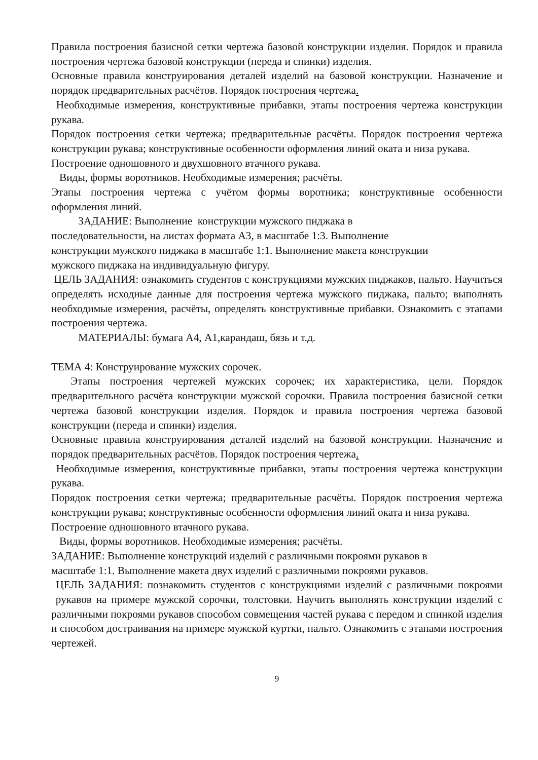Правила построения базисной сетки чертежа базовой конструкции изделия. Порядок и правила построения чертежа базовой конструкции (переда и спинки) изделия.
Основные правила конструирования деталей изделий на базовой конструкции. Назначение и порядок предварительных расчётов. Порядок построения чертежа.
Необходимые измерения, конструктивные прибавки, этапы построения чертежа конструкции рукава.
Порядок построения сетки чертежа; предварительные расчёты. Порядок построения чертежа конструкции рукава; конструктивные особенности оформления линий оката и низа рукава.
Построение одношовного и двухшовного втачного рукава.
Виды, формы воротников. Необходимые измерения; расчёты.
Этапы построения чертежа с учётом формы воротника; конструктивные особенности оформления линий.
ЗАДАНИЕ: Выполнение конструкции мужского пиджака в
последовательности, на листах формата А3, в масштабе 1:3. Выполнение
конструкции мужского пиджака в масштабе 1:1. Выполнение макета конструкции
мужского пиджака на индивидуальную фигуру.
ЦЕЛЬ ЗАДАНИЯ: ознакомить студентов с конструкциями мужских пиджаков, пальто. Научиться определять исходные данные для построения чертежа мужского пиджака, пальто; выполнять необходимые измерения, расчёты, определять конструктивные прибавки. Ознакомить с этапами построения чертежа.
МАТЕРИАЛЫ: бумага А4, А1,карандаш, бязь и т.д.
ТЕМА 4: Конструирование мужских сорочек.
Этапы построения чертежей мужских сорочек; их характеристика, цели. Порядок предварительного расчёта конструкции мужской сорочки. Правила построения базисной сетки чертежа базовой конструкции изделия. Порядок и правила построения чертежа базовой конструкции (переда и спинки) изделия.
Основные правила конструирования деталей изделий на базовой конструкции. Назначение и порядок предварительных расчётов. Порядок построения чертежа.
Необходимые измерения, конструктивные прибавки, этапы построения чертежа конструкции рукава.
Порядок построения сетки чертежа; предварительные расчёты. Порядок построения чертежа конструкции рукава; конструктивные особенности оформления линий оката и низа рукава.
Построение одношовного втачного рукава.
Виды, формы воротников. Необходимые измерения; расчёты.
ЗАДАНИЕ: Выполнение конструкций изделий с различными покроями рукавов в
масштабе 1:1. Выполнение макета двух изделий с различными покроями рукавов.
ЦЕЛЬ ЗАДАНИЯ: познакомить студентов с конструкциями изделий с различными покроями рукавов на примере мужской сорочки, толстовки. Научить выполнять конструкции изделий с различными покроями рукавов способом совмещения частей рукава с передом и спинкой изделия и способом достраивания на примере мужской куртки, пальто. Ознакомить с этапами построения чертежей.
9